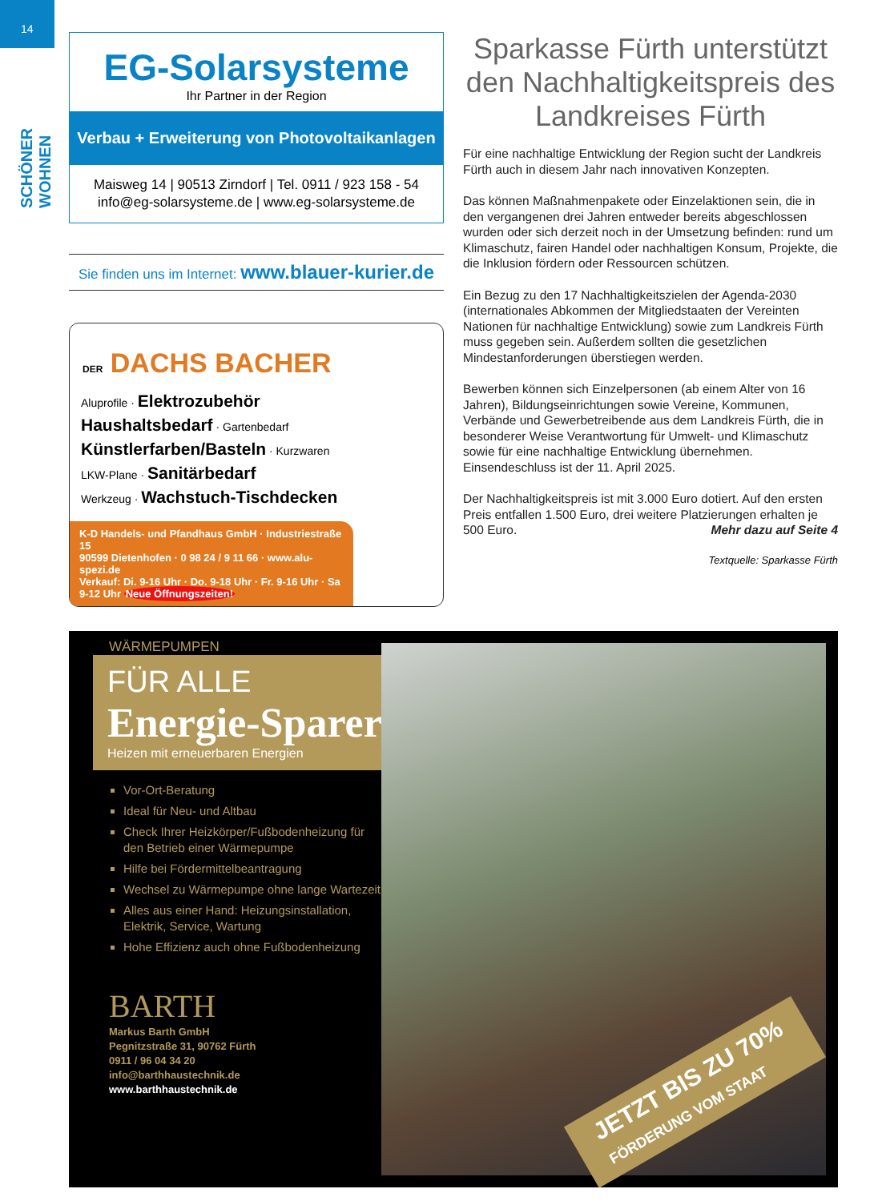14
SCHÖNER WOHNEN
EG-Solarsysteme
Ihr Partner in der Region
Verbau + Erweiterung von Photovoltaikanlagen
Maisweg 14 | 90513 Zirndorf | Tel. 0911 / 923 158 - 54
info@eg-solarsysteme.de | www.eg-solarsysteme.de
Sie finden uns im Internet: www.blauer-kurier.de
DER DACHS BACHER
Aluprofile · Elektrozubehör
Haushaltsbedarf · Gartenbedarf
Künstlerfarben/Basteln · Kurzwaren
LKW-Plane · Sanitärbedarf
Werkzeug · Wachstuch-Tischdecken
K-D Handels- und Pfandhaus GmbH · Industriestraße 15
90599 Dietenhofen · 0 98 24 / 9 11 66 · www.alu-spezi.de
Verkauf: Di. 9-16 Uhr · Do. 9-18 Uhr · Fr. 9-16 Uhr · Sa 9-12 Uhr Neue Öffnungszeiten!
Sparkasse Fürth unterstützt den Nachhaltigkeitspreis des Landkreises Fürth
Für eine nachhaltige Entwicklung der Region sucht der Landkreis Fürth auch in diesem Jahr nach innovativen Konzepten.
Das können Maßnahmenpakete oder Einzelaktionen sein, die in den vergangenen drei Jahren entweder bereits abgeschlossen wurden oder sich derzeit noch in der Umsetzung befinden: rund um Klimaschutz, fairen Handel oder nachhaltigen Konsum, Projekte, die die Inklusion fördern oder Ressourcen schützen.
Ein Bezug zu den 17 Nachhaltigkeitszielen der Agenda-2030 (internationales Abkommen der Mitgliedstaaten der Vereinten Nationen für nachhaltige Entwicklung) sowie zum Landkreis Fürth muss gegeben sein. Außerdem sollten die gesetzlichen Mindestanforderungen überstiegen werden.
Bewerben können sich Einzelpersonen (ab einem Alter von 16 Jahren), Bildungseinrichtungen sowie Vereine, Kommunen, Verbände und Gewerbetreibende aus dem Landkreis Fürth, die in besonderer Weise Verantwortung für Umwelt- und Klimaschutz sowie für eine nachhaltige Entwicklung übernehmen. Einsendeschluss ist der 11. April 2025.
Der Nachhaltigkeitspreis ist mit 3.000 Euro dotiert. Auf den ersten Preis entfallen 1.500 Euro, drei weitere Platzierungen erhalten je 500 Euro. Mehr dazu auf Seite 4
Textquelle: Sparkasse Fürth
WÄRMEPUMPEN
FÜR ALLE
Energie-Sparer
Heizen mit erneuerbaren Energien
Vor-Ort-Beratung
Ideal für Neu- und Altbau
Check Ihrer Heizkörper/Fußbodenheizung für den Betrieb einer Wärmepumpe
Hilfe bei Fördermittelbeantragung
Wechsel zu Wärmepumpe ohne lange Wartezeit
Alles aus einer Hand: Heizungsinstallation, Elektrik, Service, Wartung
Hohe Effizienz auch ohne Fußbodenheizung
BARTH
Markus Barth GmbH
Pegnitzstraße 31, 90762 Fürth
0911 / 96 04 34 20
info@barthhaustechnik.de
www.barthhaustechnik.de
JETZT BIS ZU 70%
FÖRDERUNG VOM STAAT